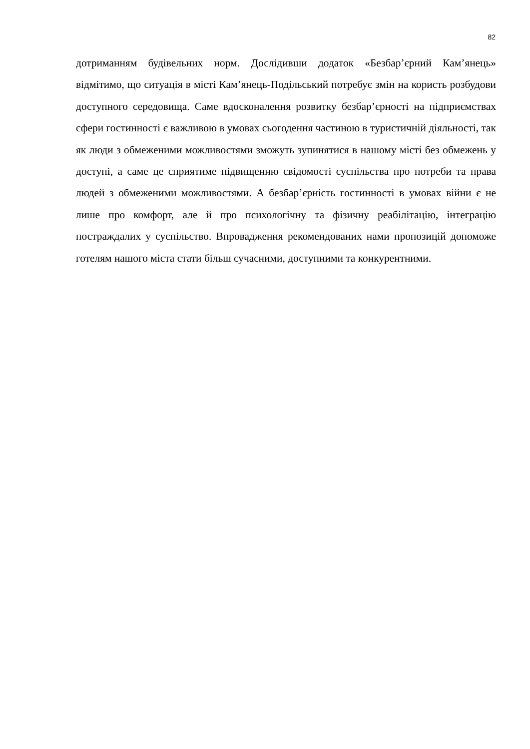82
дотриманням будівельних норм. Дослідивши додаток «Безбар’єрний Кам’янець» відмітимо, що ситуація в місті Кам’янець-Подільський потребує змін на користь розбудови доступного середовища. Саме вдосконалення розвитку безбар’єрності на підприємствах сфери гостинності є важливою в умовах сьогодення частиною в туристичній діяльності, так як люди з обмеженими можливостями зможуть зупинятися в нашому місті без обмежень у доступі, а саме це сприятиме підвищенню свідомості суспільства про потреби та права людей з обмеженими можливостями. А безбар’єрність гостинності в умовах війни є не лише про комфорт, але й про психологічну та фізичну реабілітацію, інтеграцію постраждалих у суспільство. Впровадження рекомендованих нами пропозицій допоможе готелям нашого міста стати більш сучасними, доступними та конкурентними.